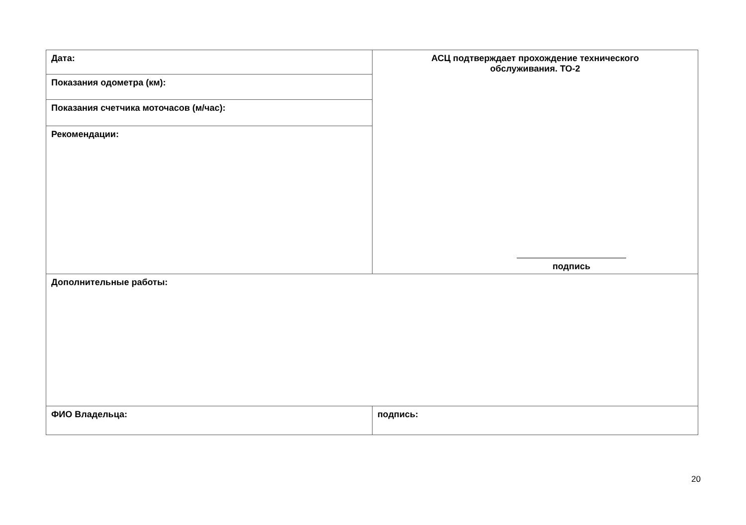| Дата: | АСЦ подтверждает прохождение технического обслуживания. ТО-2 подпись |
| Показания одометра (км): | |
| Показания счетчика моточасов (м/час): | |
| Рекомендации: | |
| Дополнительные работы: | |
| ФИО Владельца: | подпись: |
20